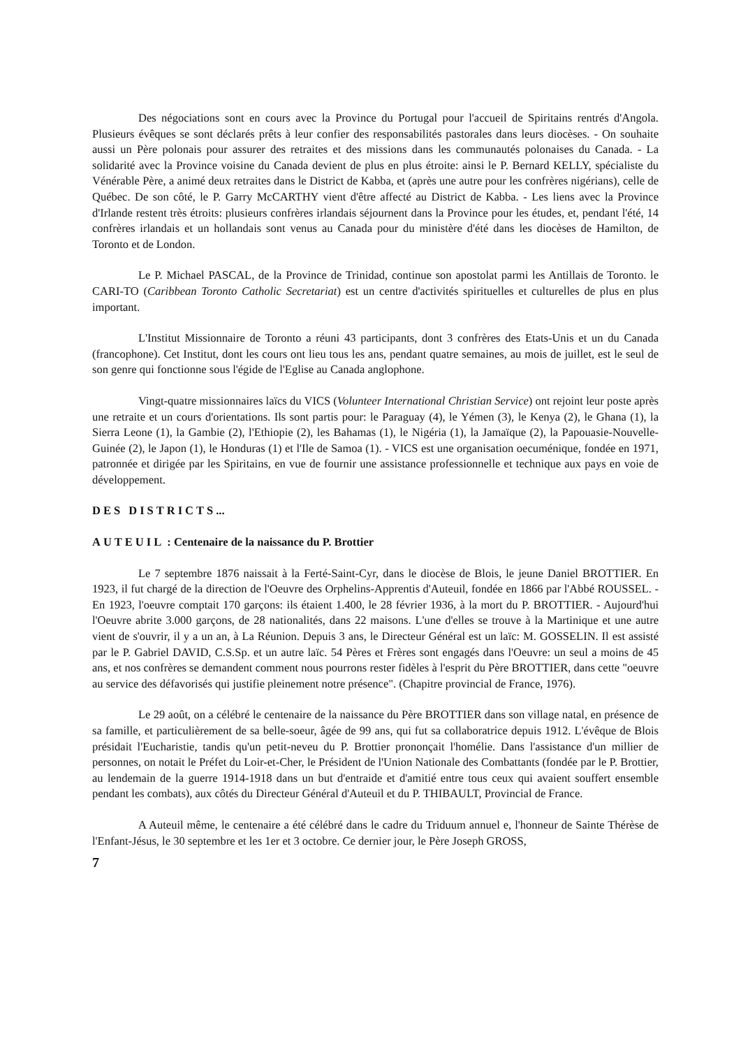Des négociations sont en cours avec la Province du Portugal pour l'accueil de Spiritains rentrés d'Angola. Plusieurs évêques se sont déclarés prêts à leur confier des responsabilités pastorales dans leurs diocèses. - On souhaite aussi un Père polonais pour assurer des retraites et des missions dans les communautés polonaises du Canada. - La solidarité avec la Province voisine du Canada devient de plus en plus étroite: ainsi le P. Bernard KELLY, spécialiste du Vénérable Père, a animé deux retraites dans le District de Kabba, et (après une autre pour les confrères nigérians), celle de Québec. De son côté, le P. Garry McCARTHY vient d'être affecté au District de Kabba. - Les liens avec la Province d'Irlande restent très étroits: plusieurs confrères irlandais séjournent dans la Province pour les études, et, pendant l'été, 14 confrères irlandais et un hollandais sont venus au Canada pour du ministère d'été dans les diocèses de Hamilton, de Toronto et de London.
Le P. Michael PASCAL, de la Province de Trinidad, continue son apostolat parmi les Antillais de Toronto. le CARI-TO (Caribbean Toronto Catholic Secretariat) est un centre d'activités spirituelles et culturelles de plus en plus important.
L'Institut Missionnaire de Toronto a réuni 43 participants, dont 3 confrères des Etats-Unis et un du Canada (francophone). Cet Institut, dont les cours ont lieu tous les ans, pendant quatre semaines, au mois de juillet, est le seul de son genre qui fonctionne sous l'égide de l'Eglise au Canada anglophone.
Vingt-quatre missionnaires laïcs du VICS (Volunteer International Christian Service) ont rejoint leur poste après une retraite et un cours d'orientations. Ils sont partis pour: le Paraguay (4), le Yémen (3), le Kenya (2), le Ghana (1), la Sierra Leone (1), la Gambie (2), l'Ethiopie (2), les Bahamas (1), le Nigéria (1), la Jamaïque (2), la Papouasie-Nouvelle-Guinée (2), le Japon (1), le Honduras (1) et l'Ile de Samoa (1). - VICS est une organisation oecuménique, fondée en 1971, patronnée et dirigée par les Spiritains, en vue de fournir une assistance professionnelle et technique aux pays en voie de développement.
DES DISTRICTS...
AUTEUIL : Centenaire de la naissance du P. Brottier
Le 7 septembre 1876 naissait à la Ferté-Saint-Cyr, dans le diocèse de Blois, le jeune Daniel BROTTIER. En 1923, il fut chargé de la direction de l'Oeuvre des Orphelins-Apprentis d'Auteuil, fondée en 1866 par l'Abbé ROUSSEL. - En 1923, l'oeuvre comptait 170 garçons: ils étaient 1.400, le 28 février 1936, à la mort du P. BROTTIER. - Aujourd'hui l'Oeuvre abrite 3.000 garçons, de 28 nationalités, dans 22 maisons. L'une d'elles se trouve à la Martinique et une autre vient de s'ouvrir, il y a un an, à La Réunion. Depuis 3 ans, le Directeur Général est un laïc: M. GOSSELIN. Il est assisté par le P. Gabriel DAVID, C.S.Sp. et un autre laïc. 54 Pères et Frères sont engagés dans l'Oeuvre: un seul a moins de 45 ans, et nos confrères se demandent comment nous pourrons rester fidèles à l'esprit du Père BROTTIER, dans cette "oeuvre au service des défavorisés qui justifie pleinement notre présence". (Chapitre provincial de France, 1976).
Le 29 août, on a célébré le centenaire de la naissance du Père BROTTIER dans son village natal, en présence de sa famille, et particulièrement de sa belle-soeur, âgée de 99 ans, qui fut sa collaboratrice depuis 1912. L'évêque de Blois présidait l'Eucharistie, tandis qu'un petit-neveu du P. Brottier prononçait l'homélie. Dans l'assistance d'un millier de personnes, on notait le Préfet du Loir-et-Cher, le Président de l'Union Nationale des Combattants (fondée par le P. Brottier, au lendemain de la guerre 1914-1918 dans un but d'entraide et d'amitié entre tous ceux qui avaient souffert ensemble pendant les combats), aux côtés du Directeur Général d'Auteuil et du P. THIBAULT, Provincial de France.
A Auteuil même, le centenaire a été célébré dans le cadre du Triduum annuel e, l'honneur de Sainte Thérèse de l'Enfant-Jésus, le 30 septembre et les 1er et 3 octobre. Ce dernier jour, le Père Joseph GROSS,
7